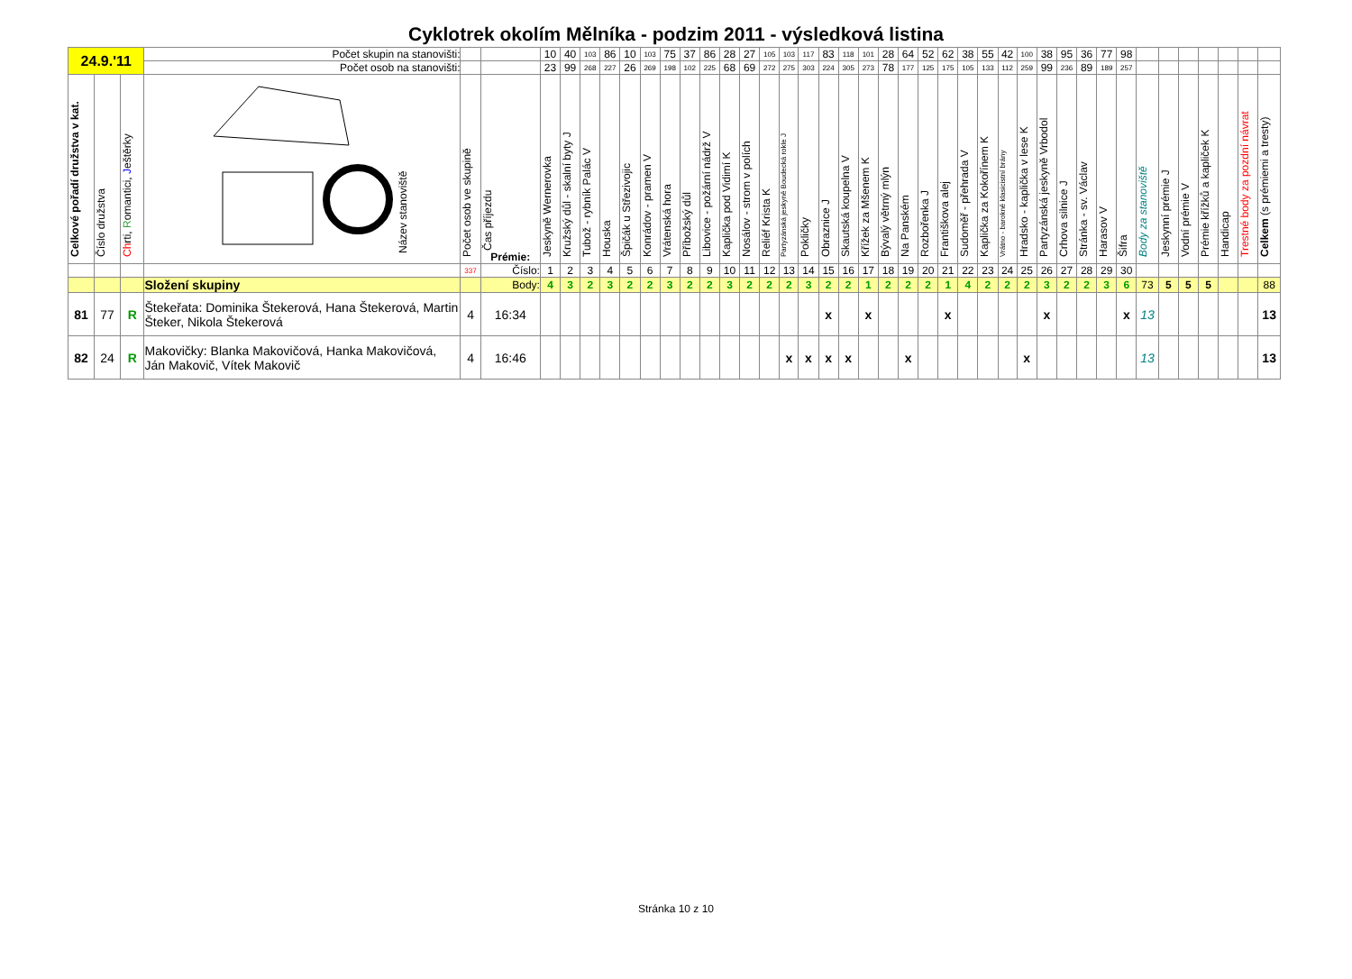Cyklotrek okolím Mělníka - podzim 2011 - výsledková listina
| 24.9.'11 | | | Počet skupin na stanovišti: | | | 10 | 40 | 103 | 86 | 10 | 103 | 75 | 37 | 86 | 28 | 27 | 105 | 103 | 117 | 83 | 118 | 101 | 28 | 64 | 52 | 62 | 38 | 55 | 42 | 100 | 38 | 95 | 36 | 77 | 98 | | | | | | | |
| | | | Počet osob na stanovišti: | | | 23 | 99 | 268 | 227 | 26 | 269 | 198 | 102 | 225 | 68 | 69 | 272 | 275 | 303 | 224 | 305 | 273 | 78 | 177 | 125 | 175 | 105 | 133 | 112 | 259 | 99 | 236 | 89 | 189 | 257 | | | | | | | |
| Celkové pořadí družstva v kat. | Číslo družstva | Ch rti, R omantici, J eštěrky | Název stanoviště | Počet osob ve skupině | Čas příjezdu Prémie: | Jeskyně Wernerovka | Kružský důl - skalní byty J | Tubož - rybník Palác V | Houska | Špičák u Střezivojic | Konrádov - pramen V | Vrátenská hora | Příbožský důl | Libovice - požární nádrž V | Kaplička pod Vidimí K | Nosálov - strom v polích | Reliéf Krista K | Partyzánská jeskyně Boudecká rokle J | Pokličky | Obraznice J | Skautská koupelna V | Křížek za Mšenem K | Bývalý větrný mlýn | Na Panském | Rozbořenka J | Františkova alej | Sudoměř - přehrada V | Kaplička za Kokořínem K | Vrátno - barokně klasicistní brány | Hradsko - kaplička v lese K | Partyzánská jeskyně Vrbodol | Crhova silnice J | Stránka - sv. Václav | Harasov V | Šifra | Body za stanoviště | Jeskynní prémie J | Vodní prémie V | Prémie křížků a kapliček K | Handicap | Trestné body za pozdní návrat | Celkem (s prémiemi a tresty) |
| | | | | 337 | Číslo: | 1 | 2 | 3 | 4 | 5 | 6 | 7 | 8 | 9 | 10 | 11 | 12 | 13 | 14 | 15 | 16 | 17 | 18 | 19 | 20 | 21 | 22 | 23 | 24 | 25 | 26 | 27 | 28 | 29 | 30 | | | | | | | |
| | | | Složení skupiny | | Body: | 4 | 3 | 2 | 3 | 2 | 2 | 3 | 2 | 2 | 3 | 2 | 2 | 2 | 3 | 2 | 2 | 1 | 2 | 2 | 2 | 1 | 4 | 2 | 2 | 2 | 3 | 2 | 2 | 3 | 6 | 73 | 5 | 5 | 5 | | | 88 |
| 81 | 77 | R | Štekeřata: Dominika Štekerová, Hana Štekerová, Martin Šteker, Nikola Štekerová | 4 | 16:34 | | | | | | | | | | | | | | | x | | x | | | | x | | | | | x | | | | x | 13 | | | | | | 13 |
| 82 | 24 | R | Makovičky: Blanka Makovičová, Hanka Makovičová, Ján Makovič, Vítek Makovič | 4 | 16:46 | | | | | | | | | | | | | x | x | x | x | | | x | | | | | | x | | | | | | 13 | | | | | | 13 |
Stránka 10 z 10